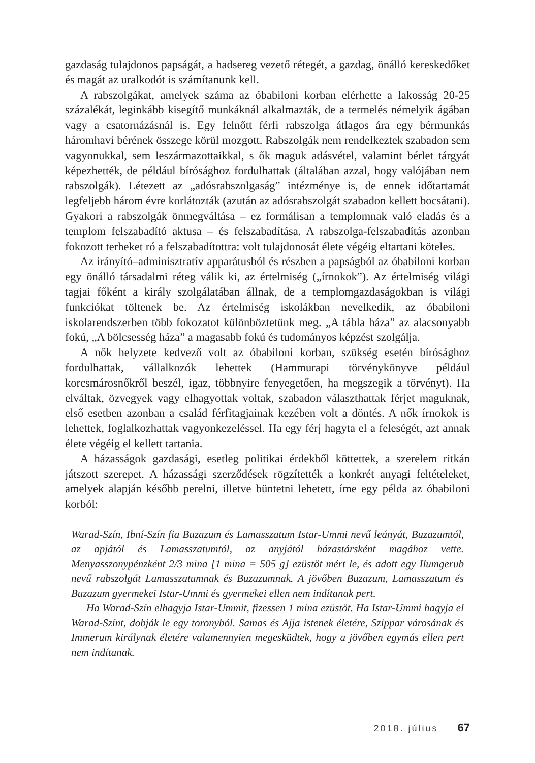gazdaság tulajdonos papságát, a hadsereg vezető rétegét, a gazdag, önálló kereskedőket és magát az uralkodót is számítanunk kell.
A rabszolgákat, amelyek száma az óbabiloni korban elérhette a lakosság 20-25 százalékát, leginkább kisegítő munkáknál alkalmazták, de a termelés némelyik ágában vagy a csatornázásnál is. Egy felnőtt férfi rabszolga átlagos ára egy bérmunkás háromhavi bérének összege körül mozgott. Rabszolgák nem rendelkeztek szabadon sem vagyonukkal, sem leszármazottaikkal, s ők maguk adásvétel, valamint bérlet tárgyát képezhették, de például bírósághoz fordulhattak (általában azzal, hogy valójában nem rabszolgák). Létezett az „adósrabszolgaság” intézménye is, de ennek időtartamát legfeljebb három évre korlátozták (azután az adósrabszolgát szabadon kellett bocsátani). Gyakori a rabszolgák önmegváltása – ez formálisan a templomnak való eladás és a templom felszabadító aktusa – és felszabadítása. A rabszolga-felszabadítás azonban fokozott terheket ró a felszabadítottra: volt tulajdonosát élete végéig eltartani köteles.
Az irányító–adminisztratív apparátusból és részben a papságból az óbabiloni korban egy önálló társadalmi réteg válik ki, az értelmiség („írnokok”). Az értelmiség világi tagjai főként a király szolgálatában állnak, de a templomgazdaságokban is világi funkciókat töltenek be. Az értelmiség iskolákban nevelkedik, az óbabiloni iskolarendszerben több fokozatot különböztetünk meg. „A tábla háza” az alacsonyabb fokú, „A bölcsesség háza” a magasabb fokú és tudományos képzést szolgálja.
A nők helyzete kedvező volt az óbabiloni korban, szükség esetén bírósághoz fordulhattak, vállalkozók lehettek (Hammurapi törvénykönyve például korcsmárosnőkről beszél, igaz, többnyire fenyegetően, ha megszegik a törvényt). Ha elváltak, özvegyek vagy elhagyottak voltak, szabadon választhattak férjet maguknak, első esetben azonban a család férfitagjainak kezében volt a döntés. A nők írnokok is lehettek, foglalkozhattak vagyonkezeléssel. Ha egy férj hagyta el a feleségét, azt annak élete végéig el kellett tartania.
A házasságok gazdasági, esetleg politikai érdekből köttettek, a szerelem ritkán játszott szerepet. A házassági szerződések rögzítették a konkrét anyagi feltételeket, amelyek alapján később perelni, illetve büntetni lehetett, íme egy példa az óbabiloni korból:
Warad-Szín, Ibní-Szín fia Buzazum és Lamasszatum Istar-Ummi nevű leányát, Buzazumtól, az apjától és Lamasszatumtól, az anyjától házastársként magához vette. Menyasszonypénzként 2/3 mina [1 mina = 505 g] ezüstöt mért le, és adott egy Ilumgerub nevű rabszolgát Lamasszatumnak és Buzazumnak. A jövőben Buzazum, Lamasszatum és Buzazum gyermekei Istar-Ummi és gyermekei ellen nem indítanak pert.
Ha Warad-Szín elhagyja Istar-Ummit, fizessen 1 mina ezüstöt. Ha Istar-Ummi hagyja el Warad-Színt, dobják le egy toronyból. Samas és Ajja istenek életére, Szippar városának és Immerum királynak életére valamennyien megesküdtek, hogy a jövőben egymás ellen pert nem indítanak.
2018. július 67